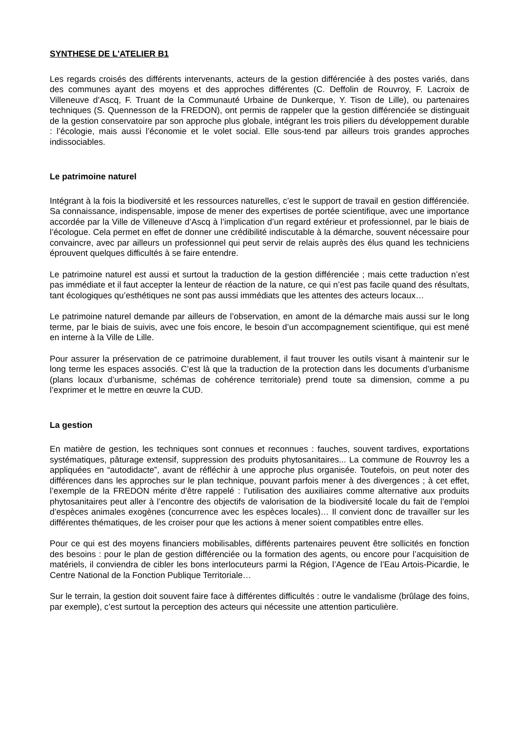SYNTHESE DE L'ATELIER B1
Les regards croisés des différents intervenants, acteurs de la gestion différenciée à des postes variés, dans des communes ayant des moyens et des approches différentes (C. Deffolin de Rouvroy, F. Lacroix de Villeneuve d’Ascq, F. Truant de la Communauté Urbaine de Dunkerque, Y. Tison de Lille), ou partenaires techniques (S. Quennesson de la FREDON), ont permis de rappeler que la gestion différenciée se distinguait de la gestion conservatoire par son approche plus globale, intégrant les trois piliers du développement durable : l’écologie, mais aussi l’économie et le volet social. Elle sous-tend par ailleurs trois grandes approches indissociables.
Le patrimoine naturel
Intégrant à la fois la biodiversité et les ressources naturelles, c’est le support de travail en gestion différenciée. Sa connaissance, indispensable, impose de mener des expertises de portée scientifique, avec une importance accordée par la Ville de Villeneuve d’Ascq à l’implication d’un regard extérieur et professionnel, par le biais de l’écologue. Cela permet en effet de donner une crédibilité indiscutable à la démarche, souvent nécessaire pour convaincre, avec par ailleurs un professionnel qui peut servir de relais auprès des élus quand les techniciens éprouvent quelques difficultés à se faire entendre.
Le patrimoine naturel est aussi et surtout la traduction de la gestion différenciée ; mais cette traduction n’est pas immédiate et il faut accepter la lenteur de réaction de la nature, ce qui n’est pas facile quand des résultats, tant écologiques qu’esthétiques ne sont pas aussi immédiats que les attentes des acteurs locaux…
Le patrimoine naturel demande par ailleurs de l’observation, en amont de la démarche mais aussi sur le long terme, par le biais de suivis, avec une fois encore, le besoin d’un accompagnement scientifique, qui est mené en interne à la Ville de Lille.
Pour assurer la préservation de ce patrimoine durablement, il faut trouver les outils visant à maintenir sur le long terme les espaces associés. C’est là que la traduction de la protection dans les documents d’urbanisme (plans locaux d’urbanisme, schémas de cohérence territoriale) prend toute sa dimension, comme a pu l’exprimer et le mettre en œuvre la CUD.
La gestion
En matière de gestion, les techniques sont connues et reconnues : fauches, souvent tardives, exportations systématiques, pâturage extensif, suppression des produits phytosanitaires... La commune de Rouvroy les a appliquées en “autodidacte”, avant de réfléchir à une approche plus organisée. Toutefois, on peut noter des différences dans les approches sur le plan technique, pouvant parfois mener à des divergences ; à cet effet, l’exemple de la FREDON mérite d’être rappelé : l’utilisation des auxiliaires comme alternative aux produits phytosanitaires peut aller à l’encontre des objectifs de valorisation de la biodiversité locale du fait de l’emploi d’espèces animales exogènes (concurrence avec les espèces locales)… Il convient donc de travailler sur les différentes thématiques, de les croiser pour que les actions à mener soient compatibles entre elles.
Pour ce qui est des moyens financiers mobilisables, différents partenaires peuvent être sollicités en fonction des besoins : pour le plan de gestion différenciée ou la formation des agents, ou encore pour l’acquisition de matériels, il conviendra de cibler les bons interlocuteurs parmi la Région, l’Agence de l’Eau Artois-Picardie, le Centre National de la Fonction Publique Territoriale…
Sur le terrain, la gestion doit souvent faire face à différentes difficultés : outre le vandalisme (brûlage des foins, par exemple), c’est surtout la perception des acteurs qui nécessite une attention particulière.